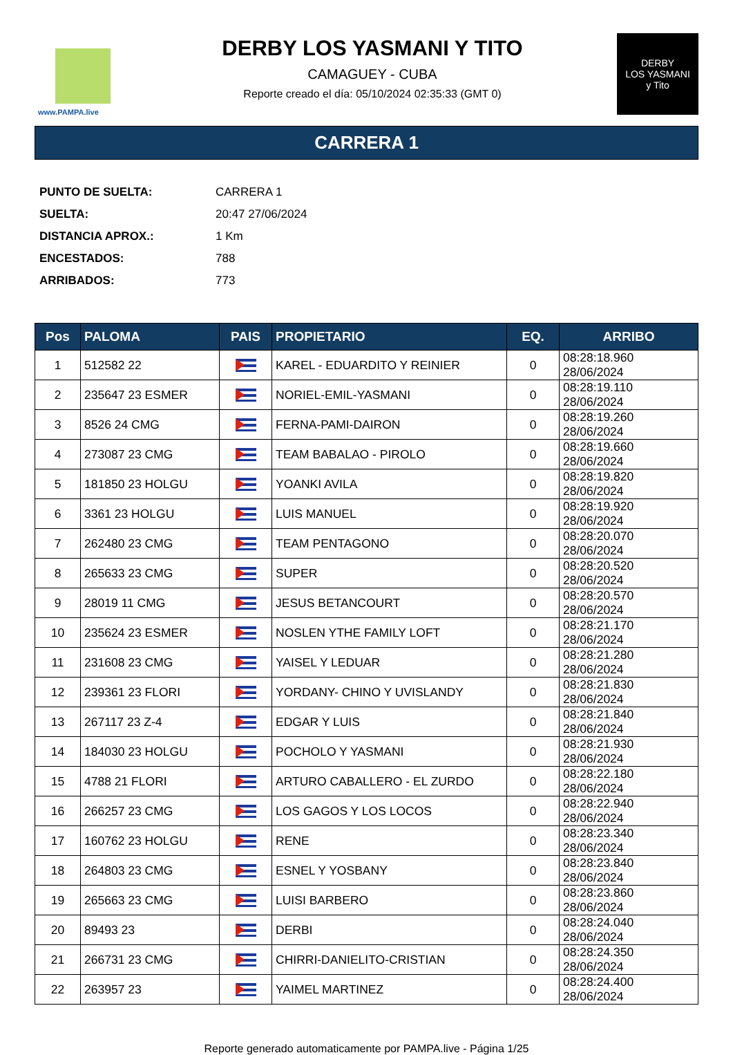www.PAMPA.live
DERBY LOS YASMANI Y TITO
CAMAGUEY - CUBA
Reporte creado el día: 05/10/2024 02:35:33 (GMT 0)
DERBY
LOS YASMANI
y Tito
CARRERA 1
| PUNTO DE SUELTA: | CARRERA 1 |
| SUELTA: | 20:47 27/06/2024 |
| DISTANCIA APROX.: | 1 Km |
| ENCESTADOS: | 788 |
| ARRIBADOS: | 773 |
| Pos | PALOMA | PAIS | PROPIETARIO | EQ. | ARRIBO |
| --- | --- | --- | --- | --- | --- |
| 1 | 512582 22 | | KAREL - EDUARDITO Y REINIER | 0 | 08:28:18.960 28/06/2024 |
| 2 | 235647 23 ESMER | | NORIEL-EMIL-YASMANI | 0 | 08:28:19.110 28/06/2024 |
| 3 | 8526 24 CMG | | FERNA-PAMI-DAIRON | 0 | 08:28:19.260 28/06/2024 |
| 4 | 273087 23 CMG | | TEAM BABALAO - PIROLO | 0 | 08:28:19.660 28/06/2024 |
| 5 | 181850 23 HOLGU | | YOANKI AVILA | 0 | 08:28:19.820 28/06/2024 |
| 6 | 3361 23 HOLGU | | LUIS MANUEL | 0 | 08:28:19.920 28/06/2024 |
| 7 | 262480 23 CMG | | TEAM PENTAGONO | 0 | 08:28:20.070 28/06/2024 |
| 8 | 265633 23 CMG | | SUPER | 0 | 08:28:20.520 28/06/2024 |
| 9 | 28019 11 CMG | | JESUS BETANCOURT | 0 | 08:28:20.570 28/06/2024 |
| 10 | 235624 23 ESMER | | NOSLEN YTHE FAMILY LOFT | 0 | 08:28:21.170 28/06/2024 |
| 11 | 231608 23 CMG | | YAISEL Y LEDUAR | 0 | 08:28:21.280 28/06/2024 |
| 12 | 239361 23 FLORI | | YORDANY- CHINO Y UVISLANDY | 0 | 08:28:21.830 28/06/2024 |
| 13 | 267117 23 Z-4 | | EDGAR Y LUIS | 0 | 08:28:21.840 28/06/2024 |
| 14 | 184030 23 HOLGU | | POCHOLO Y YASMANI | 0 | 08:28:21.930 28/06/2024 |
| 15 | 4788 21 FLORI | | ARTURO CABALLERO - EL ZURDO | 0 | 08:28:22.180 28/06/2024 |
| 16 | 266257 23 CMG | | LOS GAGOS Y LOS LOCOS | 0 | 08:28:22.940 28/06/2024 |
| 17 | 160762 23 HOLGU | | RENE | 0 | 08:28:23.340 28/06/2024 |
| 18 | 264803 23 CMG | | ESNEL Y YOSBANY | 0 | 08:28:23.840 28/06/2024 |
| 19 | 265663 23 CMG | | LUISI BARBERO | 0 | 08:28:23.860 28/06/2024 |
| 20 | 89493 23 | | DERBI | 0 | 08:28:24.040 28/06/2024 |
| 21 | 266731 23 CMG | | CHIRRI-DANIELITO-CRISTIAN | 0 | 08:28:24.350 28/06/2024 |
| 22 | 263957 23 | | YAIMEL MARTINEZ | 0 | 08:28:24.400 28/06/2024 |
Reporte generado automaticamente por PAMPA.live - Página 1/25